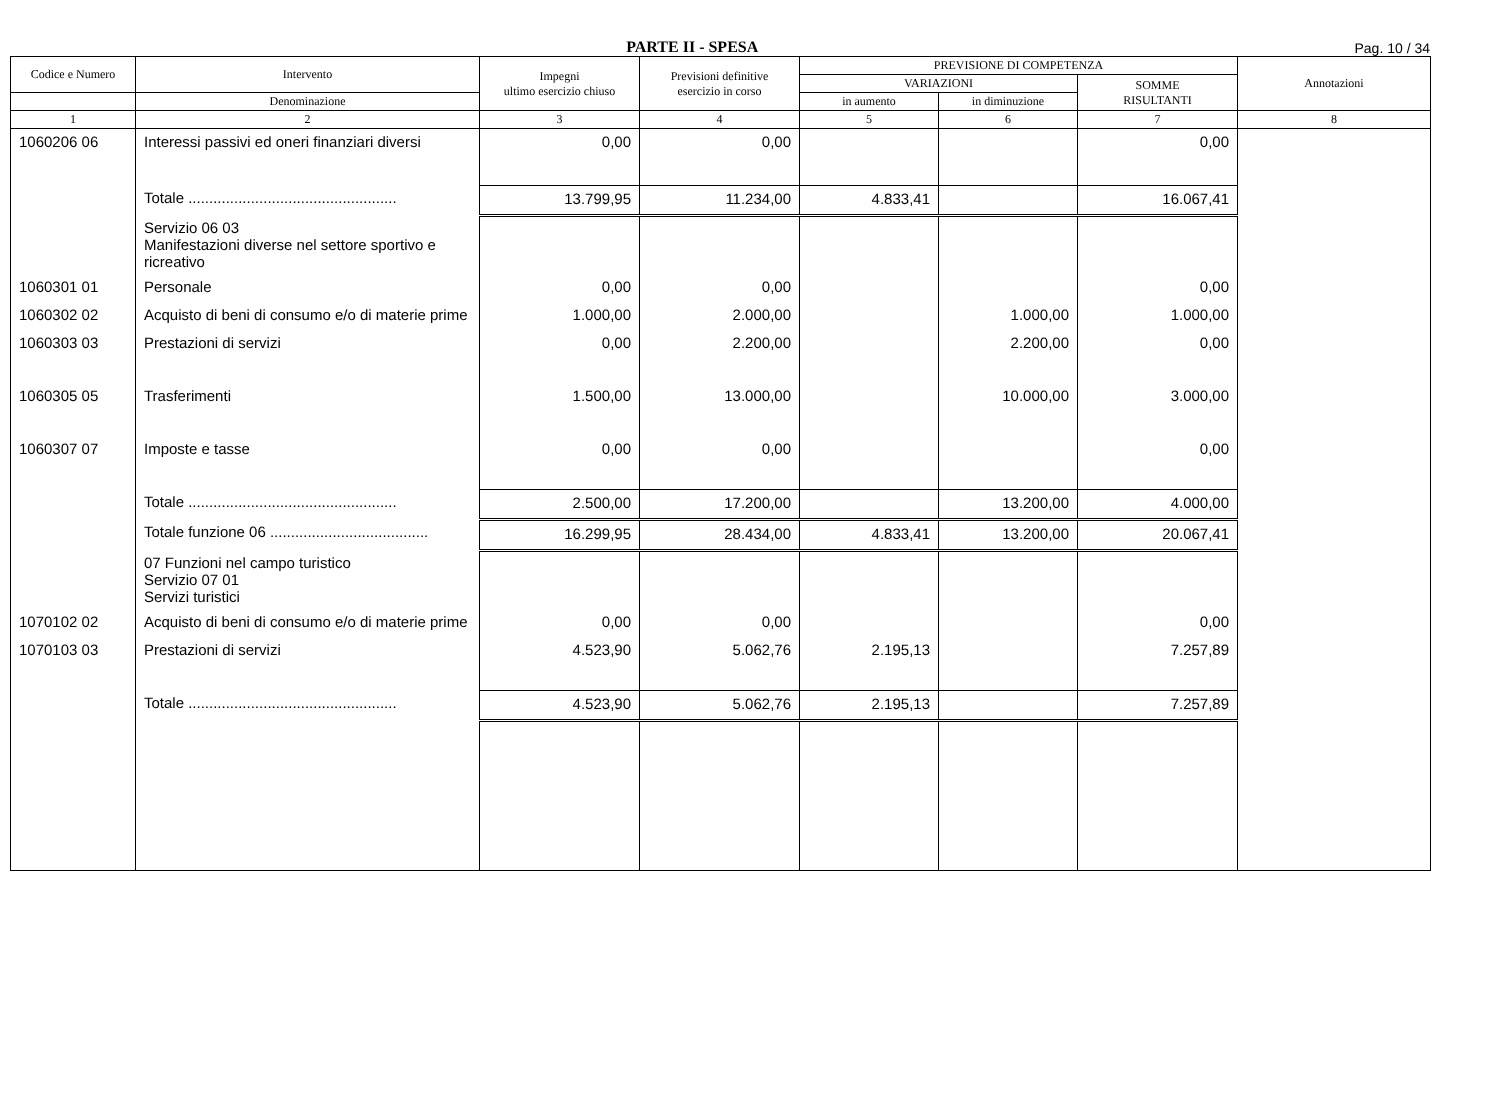PARTE II - SPESA
Pag. 10 / 34
| Codice e Numero | Intervento | Impegni ultimo esercizio chiuso | Previsioni definitive esercizio in corso | PREVISIONE DI COMPETENZA | | | Annotazioni |
| --- | --- | --- | --- | --- | --- | --- | --- |
| | | | | VARIAZIONI | | SOMME RISULTANTI | |
| | Denominazione | | | in aumento | in diminuzione | | |
| 1 | 2 | 3 | 4 | 5 | 6 | 7 | 8 |
| 1060206 06 | Interessi passivi ed oneri finanziari diversi | 0,00 | 0,00 | | | 0,00 | |
| | Totale .................................................. | 13.799,95 | 11.234,00 | 4.833,41 | | 16.067,41 | |
| | Servizio 06 03 Manifestazioni diverse nel settore sportivo e ricreativo | | | | | | |
| 1060301 01 | Personale | 0,00 | 0,00 | | | 0,00 | |
| 1060302 02 | Acquisto di beni di consumo e/o di materie prime | 1.000,00 | 2.000,00 | | 1.000,00 | 1.000,00 | |
| 1060303 03 | Prestazioni di servizi | 0,00 | 2.200,00 | | 2.200,00 | 0,00 | |
| 1060305 05 | Trasferimenti | 1.500,00 | 13.000,00 | | 10.000,00 | 3.000,00 | |
| 1060307 07 | Imposte e tasse | 0,00 | 0,00 | | | 0,00 | |
| | Totale .................................................. | 2.500,00 | 17.200,00 | | 13.200,00 | 4.000,00 | |
| | Totale funzione 06 ...................................... | 16.299,95 | 28.434,00 | 4.833,41 | 13.200,00 | 20.067,41 | |
| | 07 Funzioni nel campo turistico Servizio 07 01 Servizi turistici | | | | | | |
| 1070102 02 | Acquisto di beni di consumo e/o di materie prime | 0,00 | 0,00 | | | 0,00 | |
| 1070103 03 | Prestazioni di servizi | 4.523,90 | 5.062,76 | 2.195,13 | | 7.257,89 | |
| | Totale .................................................. | 4.523,90 | 5.062,76 | 2.195,13 | | 7.257,89 | |